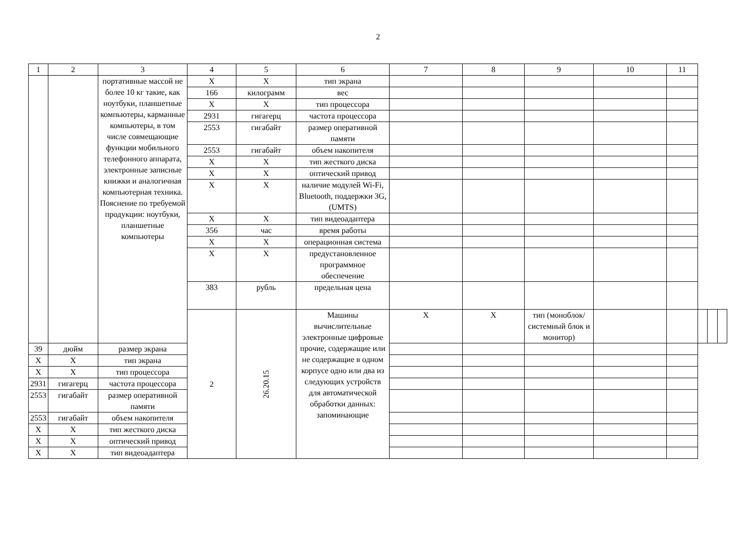2
| 1 | 2 | 3 | 4 | 5 | 6 | 7 | 8 | 9 | 10 | 11 | | | |
| --- | --- | --- | --- | --- | --- | --- | --- | --- | --- | --- | --- | --- | --- |
| | | портативные массой не более 10 кг такие, как ноутбуки, планшетные компьютеры, карманные компьютеры, в том числе совмещающие функции мобильного телефонного аппарата, электронные записные книжки и аналогичная компьютерная техника. Пояснение по требуемой продукции: ноутбуки, планшетные компьютеры | X | X | тип экрана | | | | | | | | |
| | | | 166 | килограмм | вес | | | | | | | | |
| | | | X | X | тип процессора | | | | | | | | |
| | | | 2931 | гигагерц | частота процессора | | | | | | | | |
| | | | 2553 | гигабайт | размер оперативной памяти | | | | | | | | |
| | | | 2553 | гигабайт | объем накопителя | | | | | | | | |
| | | | X | X | тип жесткого диска | | | | | | | | |
| | | | X | X | оптический привод | | | | | | | | |
| | | | X | X | наличие модулей Wi-Fi, Bluetooth, поддержки 3G, (UMTS) | | | | | | | | |
| | | | X | X | тип видеоадаптера | | | | | | | | |
| | | | 356 | час | время работы | | | | | | | | |
| | | | X | X | операционная система | | | | | | | | |
| | | | X | X | предустановленное программное обеспечение | | | | | | | | |
| | | | 383 | рубль | предельная цена | | | | | | | | |
| | | | 2 | 26.20.15 | Машины вычислительные электронные цифровые прочие, содержащие или не содержащие в одном корпусе одно или два из следующих устройств для автоматической обработки данных: запоминающие | X | X | тип (моноблок/системный блок и монитор) | | | | | |
| 39 | дюйм | размер экрана | | | | | | | | | | | |
| X | X | тип экрана | | | | | | | | | | | |
| X | X | тип процессора | | | | | | | | | | | |
| 2931 | гигагерц | частота процессора | | | | | | | | | | | |
| 2553 | гигабайт | размер оперативной памяти | | | | | | | | | | | |
| 2553 | гигабайт | объем накопителя | | | | | | | | | | | |
| X | X | тип жесткого диска | | | | | | | | | | | |
| X | X | оптический привод | | | | | | | | | | | |
| X | X | тип видеоадаптера | | | | | | | | | | | |